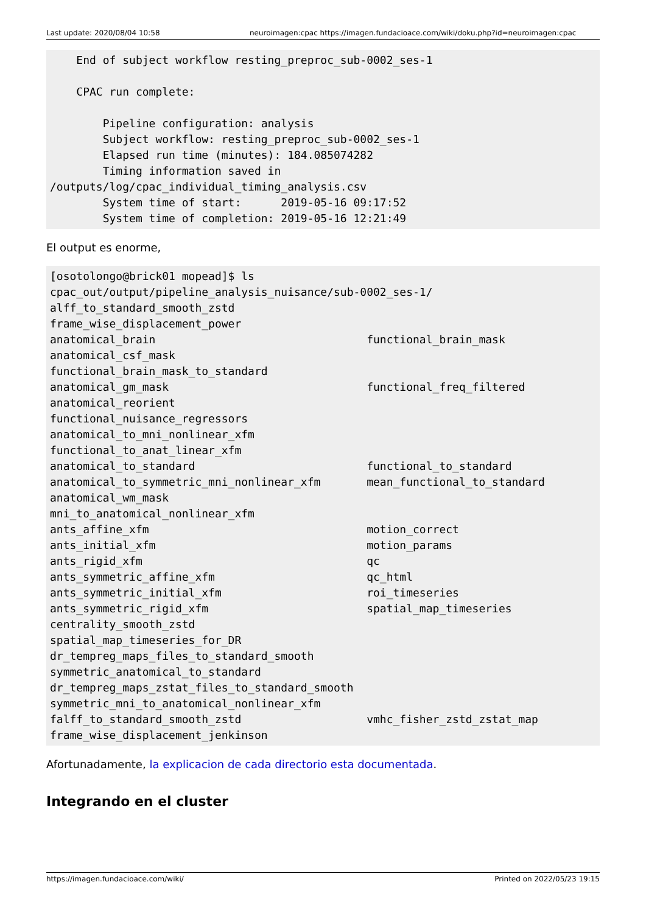Last update: 2020/08/04 10:58 neuroimagen:cpac https://imagen.fundacioace.com/wiki/doku.php?id=neuroimagen:cpac
    End of subject workflow resting_preproc_sub-0002_ses-1

    CPAC run complete:

        Pipeline configuration: analysis
        Subject workflow: resting_preproc_sub-0002_ses-1
        Elapsed run time (minutes): 184.085074282
        Timing information saved in
/outputs/log/cpac_individual_timing_analysis.csv
        System time of start:      2019-05-16 09:17:52
        System time of completion: 2019-05-16 12:21:49
El output es enorme,
[osotolongo@brick01 mopead]$ ls
cpac_out/output/pipeline_analysis_nuisance/sub-0002_ses-1/
alff_to_standard_smooth_zstd
frame_wise_displacement_power
anatomical_brain                                functional_brain_mask
anatomical_csf_mask
functional_brain_mask_to_standard
anatomical_gm_mask                              functional_freq_filtered
anatomical_reorient
functional_nuisance_regressors
anatomical_to_mni_nonlinear_xfm
functional_to_anat_linear_xfm
anatomical_to_standard                          functional_to_standard
anatomical_to_symmetric_mni_nonlinear_xfm       mean_functional_to_standard
anatomical_wm_mask
mni_to_anatomical_nonlinear_xfm
ants_affine_xfm                                 motion_correct
ants_initial_xfm                                motion_params
ants_rigid_xfm                                  qc
ants_symmetric_affine_xfm                       qc_html
ants_symmetric_initial_xfm                      roi_timeseries
ants_symmetric_rigid_xfm                        spatial_map_timeseries
centrality_smooth_zstd
spatial_map_timeseries_for_DR
dr_tempreg_maps_files_to_standard_smooth
symmetric_anatomical_to_standard
dr_tempreg_maps_zstat_files_to_standard_smooth
symmetric_mni_to_anatomical_nonlinear_xfm
falff_to_standard_smooth_zstd                   vmhc_fisher_zstd_zstat_map
frame_wise_displacement_jenkinson
Afortunadamente, la explicacion de cada directorio esta documentada.
Integrando en el cluster
https://imagen.fundacioace.com/wiki/ Printed on 2022/05/23 19:15